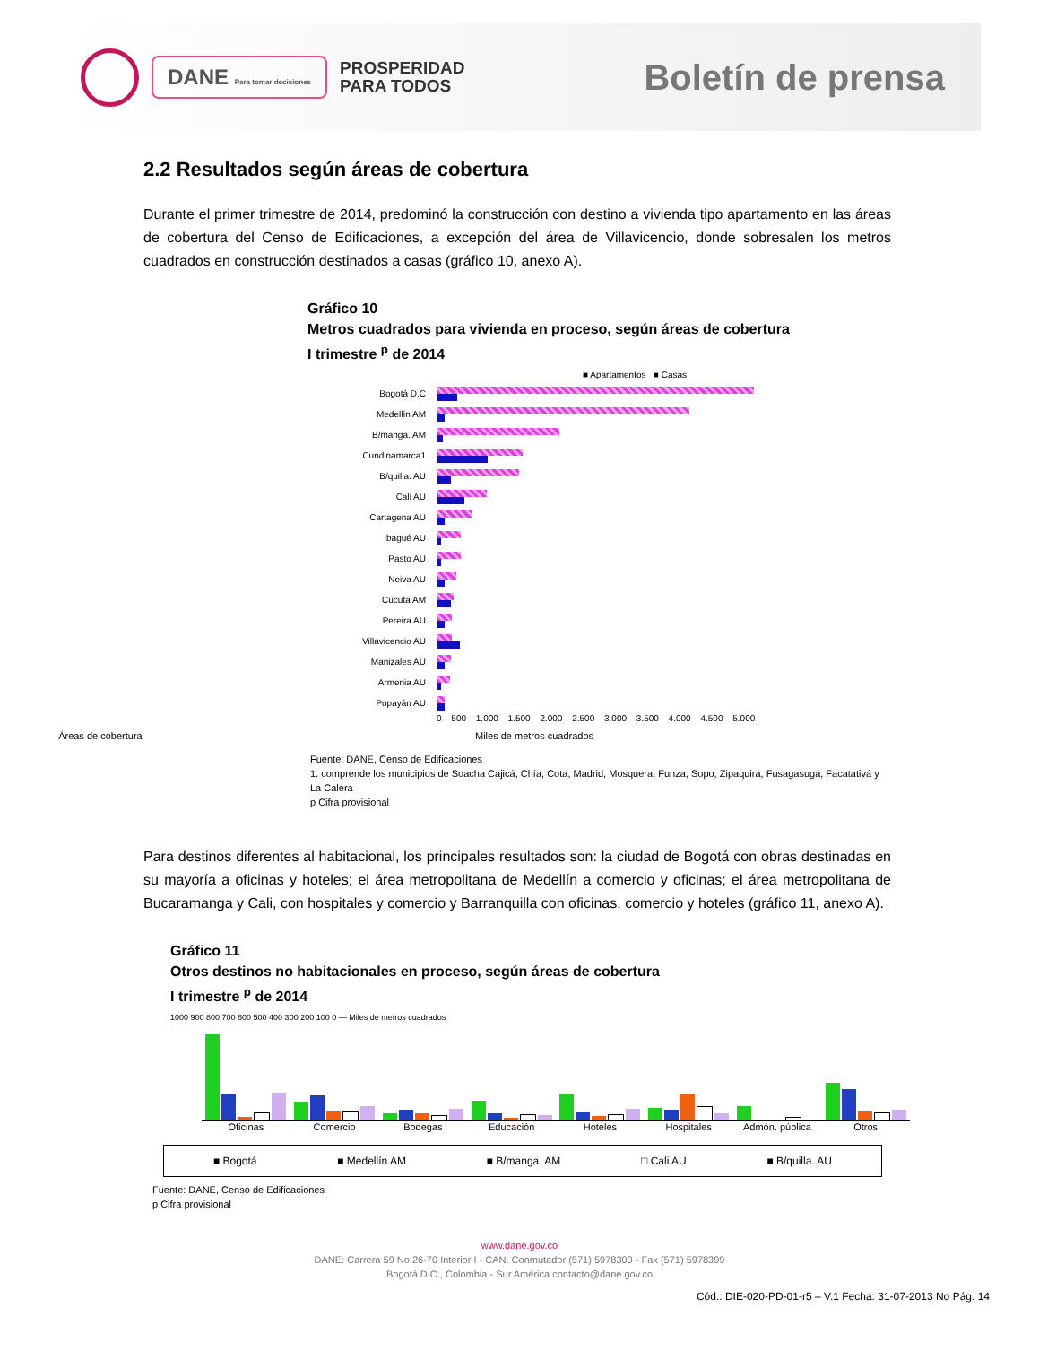DANE Para tomar decisiones
PROSPERIDAD
PARA TODOS
Boletín de prensa
2.2 Resultados según áreas de cobertura
Durante el primer trimestre de 2014, predominó la construcción con destino a vivienda tipo apartamento en las áreas de cobertura del Censo de Edificaciones, a excepción del área de Villavicencio, donde sobresalen los metros cuadrados en construcción destinados a casas (gráfico 10, anexo A).
Gráfico 10
Metros cuadrados para vivienda en proceso, según áreas de cobertura
I trimestre <sup>p</sup> de 2014
■ Apartamentos ■ Casas
Bogotá D.C
Medellín AM
B/manga. AM
Cundinamarca1
B/quilla. AU
Cali AU
Cartagena AU
Ibagué AU
Pasto AU
Neiva AU
Cúcuta AM
Pereira AU
Villavicencio AU
Manizales AU
Armenia AU
Popayán AU
0 500 1.000 1.500 2.000 2.500 3.000 3.500 4.000 4.500 5.000
Miles de metros cuadrados Áreas de cobertura
Fuente: DANE, Censo de Edificaciones
1. comprende los municipios de Soacha Cajicá, Chía, Cota, Madrid, Mosquera, Funza, Sopo, Zipaquirá, Fusagasugá, Facatativá y La Calera
p Cifra provisional
Para destinos diferentes al habitacional, los principales resultados son: la ciudad de Bogotá con obras destinadas en su mayoría a oficinas y hoteles; el área metropolitana de Medellín a comercio y oficinas; el área metropolitana de Bucaramanga y Cali, con hospitales y comercio y Barranquilla con oficinas, comercio y hoteles (gráfico 11, anexo A).
Gráfico 11
Otros destinos no habitacionales en proceso, según áreas de cobertura
I trimestre <sup>p</sup> de 2014
1000 900 800 700 600 500 400 300 200 100 0 — Miles de metros cuadrados
Oficinas Comercio Bodegas Educación Hoteles Hospitales Admón. pública Otros
■ Bogotá ■ Medellín AM ■ B/manga. AM □ Cali AU ■ B/quilla. AU
Fuente: DANE, Censo de Edificaciones
p Cifra provisional
www.dane.gov.co
DANE: Carrera 59 No.26-70 Interior I - CAN. Conmutador (571) 5978300 - Fax (571) 5978399
Bogotá D.C., Colombia - Sur América contacto@dane.gov.co
Cód.: DIE-020-PD-01-r5 – V.1 Fecha: 31-07-2013 No Pág. 14